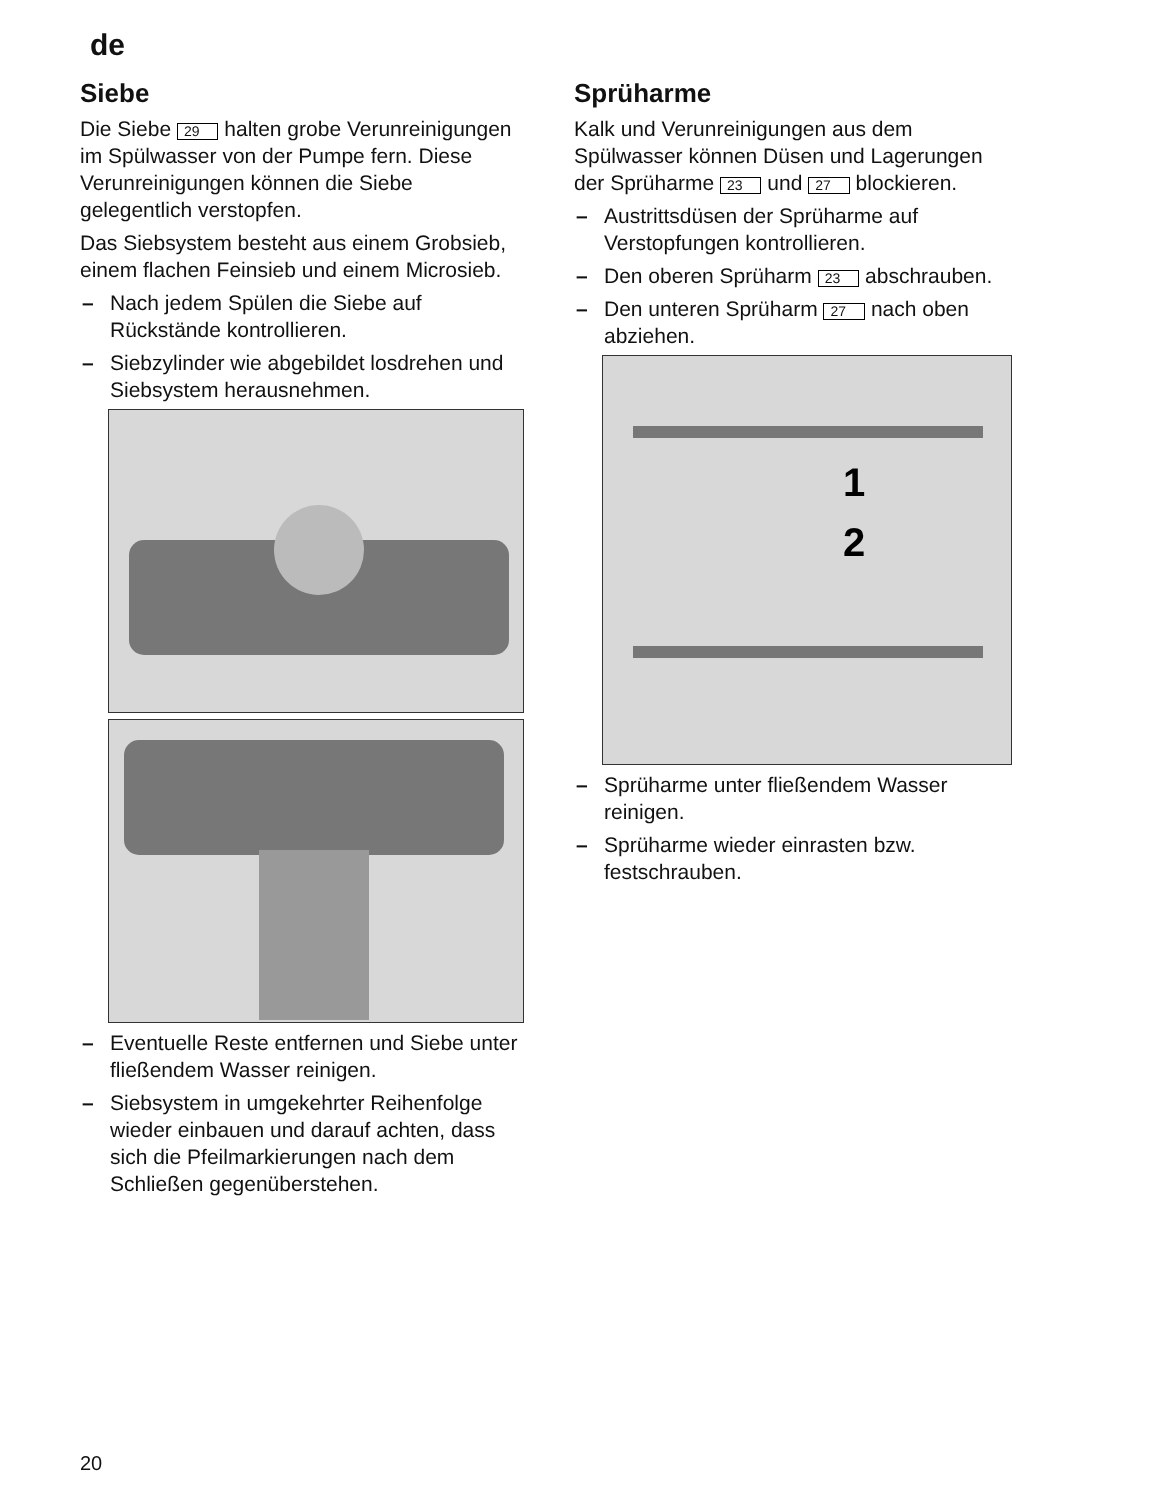de
Siebe
Die Siebe 29 halten grobe Verunreinigungen im Spülwasser von der Pumpe fern. Diese Verunreinigungen können die Siebe gelegentlich verstopfen.
Das Siebsystem besteht aus einem Grobsieb, einem flachen Feinsieb und einem Microsieb.
– Nach jedem Spülen die Siebe auf Rückstände kontrollieren.
– Siebzylinder wie abgebildet losdrehen und Siebsystem herausnehmen.
– Eventuelle Reste entfernen und Siebe unter fließendem Wasser reinigen.
– Siebsystem in umgekehrter Reihenfolge wieder einbauen und darauf achten, dass sich die Pfeilmarkierungen nach dem Schließen gegenüberstehen.
Sprüharme
Kalk und Verunreinigungen aus dem Spülwasser können Düsen und Lagerungen der Sprüharme 23 und 27 blockieren.
– Austrittsdüsen der Sprüharme auf Verstopfungen kontrollieren.
– Den oberen Sprüharm 23 abschrauben.
– Den unteren Sprüharm 27 nach oben abziehen.
1
2
– Sprüharme unter fließendem Wasser reinigen.
– Sprüharme wieder einrasten bzw. festschrauben.
20